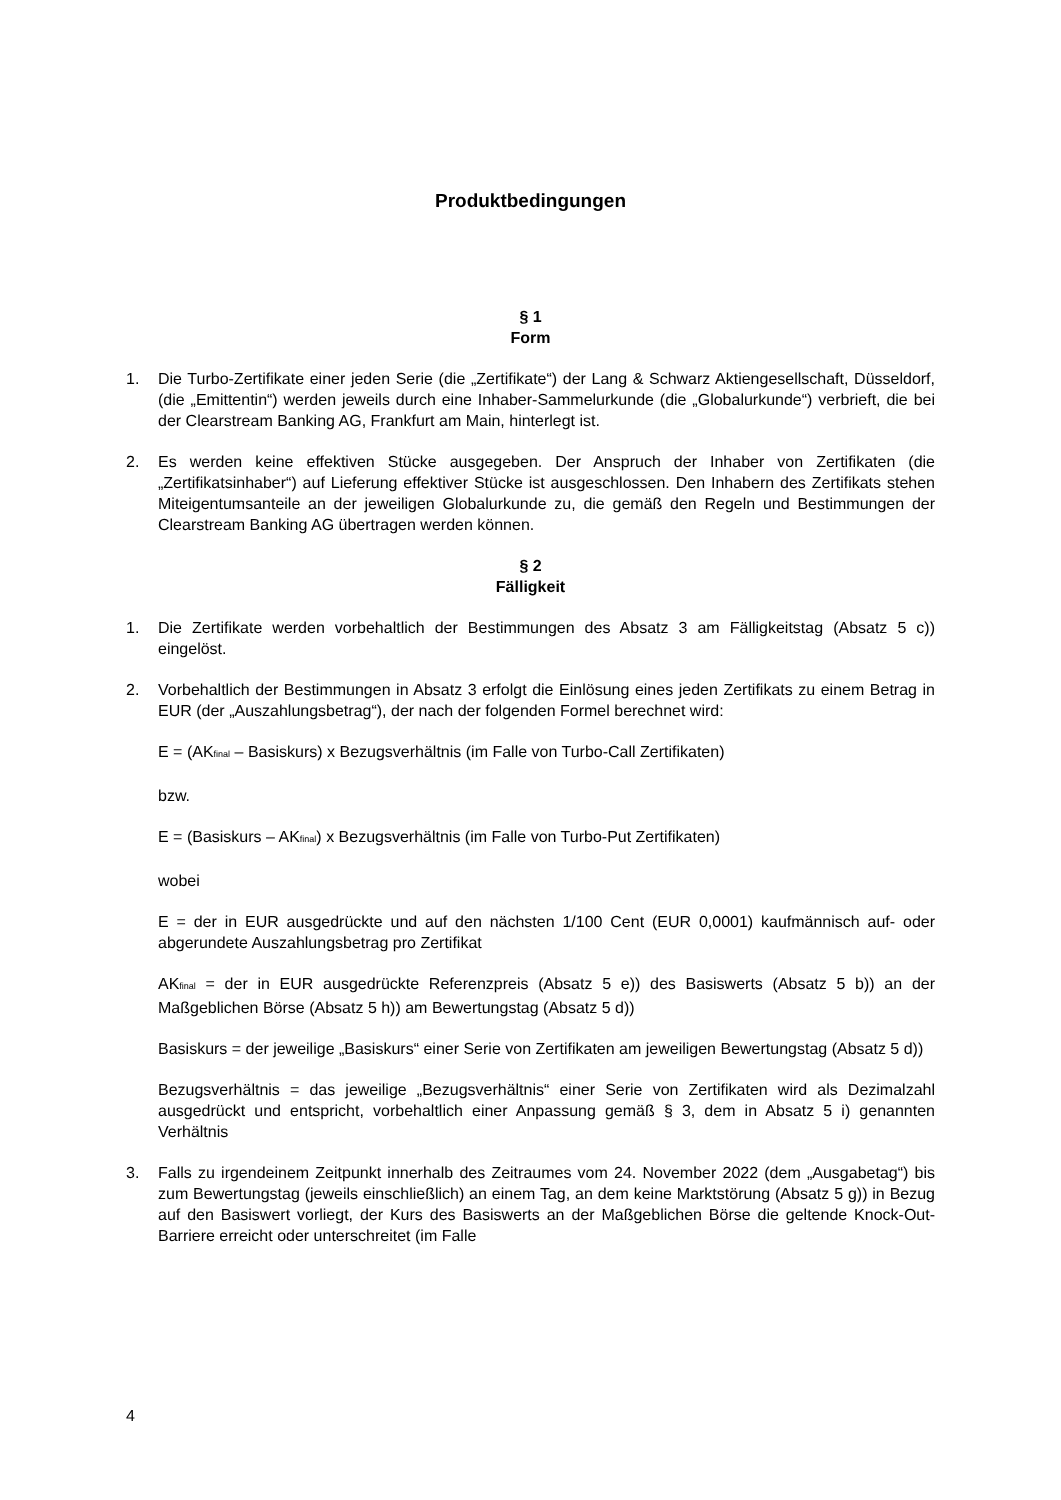Produktbedingungen
§ 1
Form
1. Die Turbo-Zertifikate einer jeden Serie (die „Zertifikate“) der Lang & Schwarz Aktiengesellschaft, Düsseldorf, (die „Emittentin“) werden jeweils durch eine Inhaber-Sammelurkunde (die „Globalurkunde“) verbrieft, die bei der Clearstream Banking AG, Frankfurt am Main, hinterlegt ist.
2. Es werden keine effektiven Stücke ausgegeben. Der Anspruch der Inhaber von Zertifikaten (die „Zertifikatsinhaber“) auf Lieferung effektiver Stücke ist ausgeschlossen. Den Inhabern des Zertifikats stehen Miteigentumsanteile an der jeweiligen Globalurkunde zu, die gemäß den Regeln und Bestimmungen der Clearstream Banking AG übertragen werden können.
§ 2
Fälligkeit
1. Die Zertifikate werden vorbehaltlich der Bestimmungen des Absatz 3 am Fälligkeitstag (Absatz 5 c)) eingelöst.
2. Vorbehaltlich der Bestimmungen in Absatz 3 erfolgt die Einlösung eines jeden Zertifikats zu einem Betrag in EUR (der „Auszahlungsbetrag“), der nach der folgenden Formel berechnet wird:
E = (AK<sub>final</sub> – Basiskurs) x Bezugsverhältnis (im Falle von Turbo-Call Zertifikaten)
bzw.
E = (Basiskurs – AK<sub>final</sub>) x Bezugsverhältnis (im Falle von Turbo-Put Zertifikaten)
wobei
E = der in EUR ausgedrückte und auf den nächsten 1/100 Cent (EUR 0,0001) kaufmännisch auf- oder abgerundete Auszahlungsbetrag pro Zertifikat
AK<sub>final</sub> = der in EUR ausgedrückte Referenzpreis (Absatz 5 e)) des Basiswerts (Absatz 5 b)) an der Maßgeblichen Börse (Absatz 5 h)) am Bewertungstag (Absatz 5 d))
Basiskurs = der jeweilige „Basiskurs“ einer Serie von Zertifikaten am jeweiligen Bewertungstag (Absatz 5 d))
Bezugsverhältnis = das jeweilige „Bezugsverhältnis“ einer Serie von Zertifikaten wird als Dezimalzahl ausgedrückt und entspricht, vorbehaltlich einer Anpassung gemäß § 3, dem in Absatz 5 i) genannten Verhältnis
3. Falls zu irgendeinem Zeitpunkt innerhalb des Zeitraumes vom 24. November 2022 (dem „Ausgabetag“) bis zum Bewertungstag (jeweils einschließlich) an einem Tag, an dem keine Marktstörung (Absatz 5 g)) in Bezug auf den Basiswert vorliegt, der Kurs des Basiswerts an der Maßgeblichen Börse die geltende Knock-Out-Barriere erreicht oder unterschreitet (im Falle
4